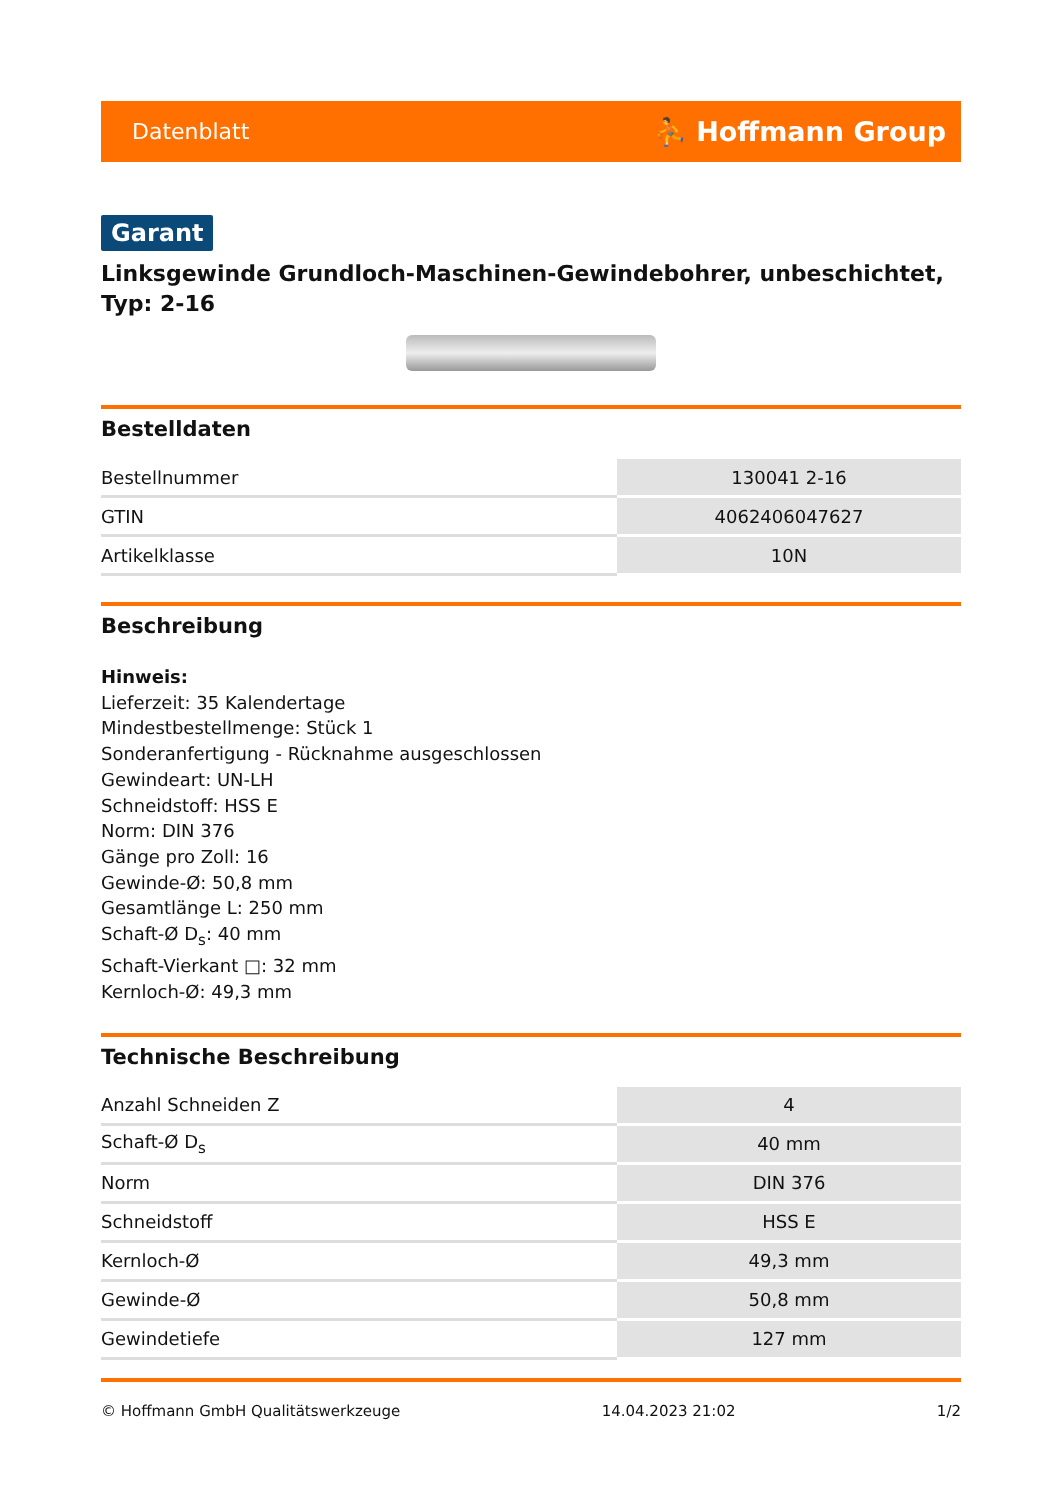Datenblatt ⛹ Hoffmann Group
Garant
Linksgewinde Grundloch-Maschinen-Gewindebohrer, unbeschichtet, Typ: 2-16
Bestelldaten
| Bestellnummer | 130041 2-16 |
| GTIN | 4062406047627 |
| Artikelklasse | 10N |
Beschreibung
Hinweis:
Lieferzeit: 35 Kalendertage
Mindestbestellmenge: Stück 1
Sonderanfertigung - Rücknahme ausgeschlossen
Gewindeart: UN-LH
Schneidstoff: HSS E
Norm: DIN 376
Gänge pro Zoll: 16
Gewinde-Ø: 50,8 mm
Gesamtlänge L: 250 mm
Schaft-Ø D<sub>s</sub>: 40 mm
Schaft-Vierkant □: 32 mm
Kernloch-Ø: 49,3 mm
Technische Beschreibung
| Anzahl Schneiden Z | 4 |
| Schaft-Ø D<sub>s</sub> | 40 mm |
| Norm | DIN 376 |
| Schneidstoff | HSS E |
| Kernloch-Ø | 49,3 mm |
| Gewinde-Ø | 50,8 mm |
| Gewindetiefe | 127 mm |
© Hoffmann GmbH Qualitätswerkzeuge 14.04.2023 21:02 1/2